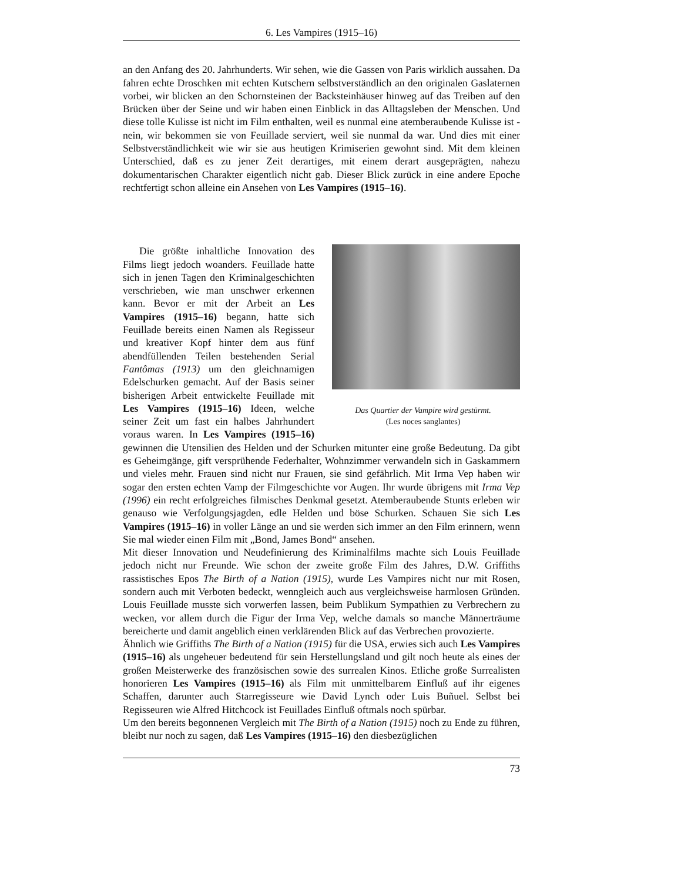6. Les Vampires (1915–16)
an den Anfang des 20. Jahrhunderts. Wir sehen, wie die Gassen von Paris wirklich aussahen. Da fahren echte Droschken mit echten Kutschern selbstverständlich an den originalen Gaslaternen vorbei, wir blicken an den Schornsteinen der Backsteinhäuser hinweg auf das Treiben auf den Brücken über der Seine und wir haben einen Einblick in das Alltagsleben der Menschen. Und diese tolle Kulisse ist nicht im Film enthalten, weil es nunmal eine atemberaubende Kulisse ist - nein, wir bekommen sie von Feuillade serviert, weil sie nunmal da war. Und dies mit einer Selbstverständlichkeit wie wir sie aus heutigen Krimiserien gewohnt sind. Mit dem kleinen Unterschied, daß es zu jener Zeit derartiges, mit einem derart ausgeprägten, nahezu dokumentarischen Charakter eigentlich nicht gab. Dieser Blick zurück in eine andere Epoche rechtfertigt schon alleine ein Ansehen von Les Vampires (1915–16).
Das Quartier der Vampire wird gestürmt.
(Les noces sanglantes)
Die größte inhaltliche Innovation des Films liegt jedoch woanders. Feuillade hatte sich in jenen Tagen den Kriminalgeschichten verschrieben, wie man unschwer erkennen kann. Bevor er mit der Arbeit an Les Vampires (1915–16) begann, hatte sich Feuillade bereits einen Namen als Regisseur und kreativer Kopf hinter dem aus fünf abendfüllenden Teilen bestehenden Serial Fantômas (1913) um den gleichnamigen Edelschurken gemacht. Auf der Basis seiner bisherigen Arbeit entwickelte Feuillade mit Les Vampires (1915–16) Ideen, welche seiner Zeit um fast ein halbes Jahrhundert voraus waren. In Les Vampires (1915–16) gewinnen die Utensilien des Helden und der Schurken mitunter eine große Bedeutung. Da gibt es Geheimgänge, gift versprühende Federhalter, Wohnzimmer verwandeln sich in Gaskammern und vieles mehr. Frauen sind nicht nur Frauen, sie sind gefährlich. Mit Irma Vep haben wir sogar den ersten echten Vamp der Filmgeschichte vor Augen. Ihr wurde übrigens mit Irma Vep (1996) ein recht erfolgreiches filmisches Denkmal gesetzt. Atemberaubende Stunts erleben wir genauso wie Verfolgungsjagden, edle Helden und böse Schurken. Schauen Sie sich Les Vampires (1915–16) in voller Länge an und sie werden sich immer an den Film erinnern, wenn Sie mal wieder einen Film mit „Bond, James Bond“ ansehen.
Mit dieser Innovation und Neudefinierung des Kriminalfilms machte sich Louis Feuillade jedoch nicht nur Freunde. Wie schon der zweite große Film des Jahres, D.W. Griffiths rassistisches Epos The Birth of a Nation (1915), wurde Les Vampires nicht nur mit Rosen, sondern auch mit Verboten bedeckt, wenngleich auch aus vergleichsweise harmlosen Gründen. Louis Feuillade musste sich vorwerfen lassen, beim Publikum Sympathien zu Verbrechern zu wecken, vor allem durch die Figur der Irma Vep, welche damals so manche Männerträume bereicherte und damit angeblich einen verklärenden Blick auf das Verbrechen provozierte.
Ähnlich wie Griffiths The Birth of a Nation (1915) für die USA, erwies sich auch Les Vampires (1915–16) als ungeheuer bedeutend für sein Herstellungsland und gilt noch heute als eines der großen Meisterwerke des französischen sowie des surrealen Kinos. Etliche große Surrealisten honorieren Les Vampires (1915–16) als Film mit unmittelbarem Einfluß auf ihr eigenes Schaffen, darunter auch Starregisseure wie David Lynch oder Luis Buñuel. Selbst bei Regisseuren wie Alfred Hitchcock ist Feuillades Einfluß oftmals noch spürbar.
Um den bereits begonnenen Vergleich mit The Birth of a Nation (1915) noch zu Ende zu führen, bleibt nur noch zu sagen, daß Les Vampires (1915–16) den diesbezüglichen
73